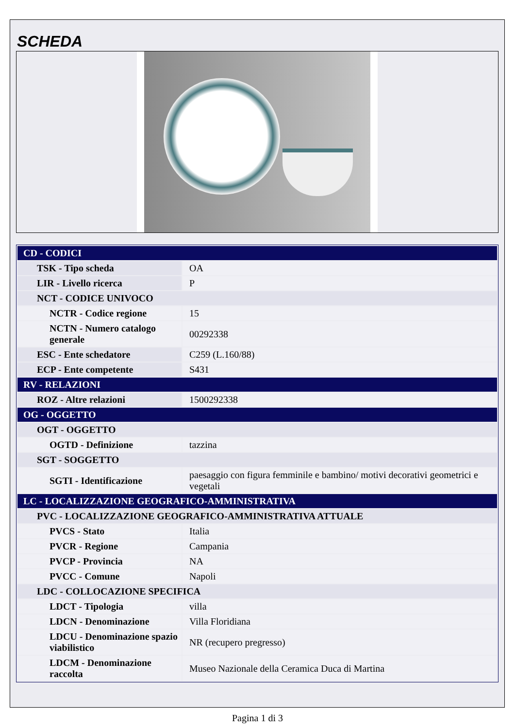SCHEDA
| CD - CODICI | |
| TSK - Tipo scheda | OA |
| LIR - Livello ricerca | P |
| NCT - CODICE UNIVOCO | |
| NCTR - Codice regione | 15 |
| NCTN - Numero catalogo generale | 00292338 |
| ESC - Ente schedatore | C259 (L.160/88) |
| ECP - Ente competente | S431 |
| RV - RELAZIONI | |
| ROZ - Altre relazioni | 1500292338 |
| OG - OGGETTO | |
| OGT - OGGETTO | |
| OGTD - Definizione | tazzina |
| SGT - SOGGETTO | |
| SGTI - Identificazione | paesaggio con figura femminile e bambino/ motivi decorativi geometrici e vegetali |
| LC - LOCALIZZAZIONE GEOGRAFICO-AMMINISTRATIVA | |
| PVC - LOCALIZZAZIONE GEOGRAFICO-AMMINISTRATIVA ATTUALE | |
| PVCS - Stato | Italia |
| PVCR - Regione | Campania |
| PVCP - Provincia | NA |
| PVCC - Comune | Napoli |
| LDC - COLLOCAZIONE SPECIFICA | |
| LDCT - Tipologia | villa |
| LDCN - Denominazione | Villa Floridiana |
| LDCU - Denominazione spazio viabilistico | NR (recupero pregresso) |
| LDCM - Denominazione raccolta | Museo Nazionale della Ceramica Duca di Martina |
Pagina 1 di 3